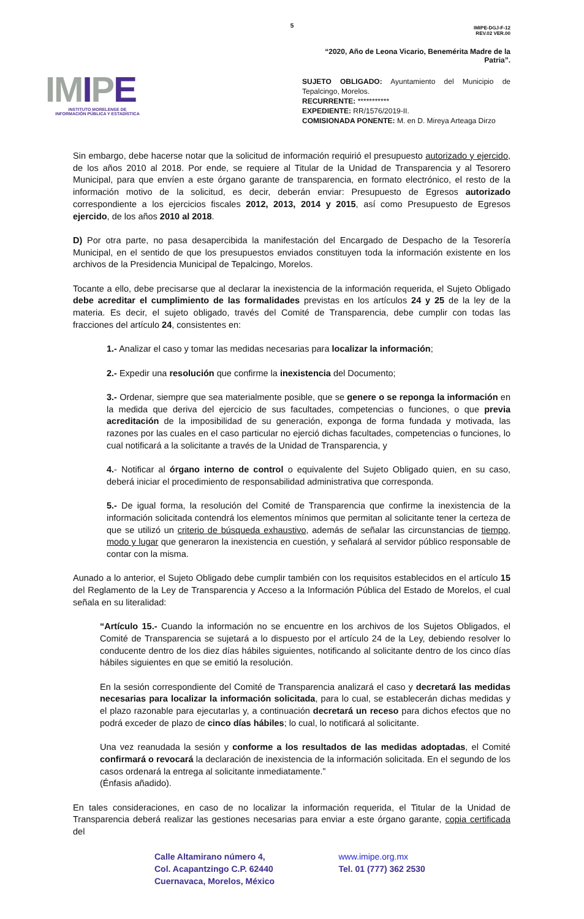5
IMIPE
INSTITUTO MORELENSE DE
INFORMACIÓN PÚBLICA Y ESTADÍSTICA
IMIPE-DGJ-F-12
REV.02 VER.00
“2020, Año de Leona Vicario, Benemérita Madre de la Patria”.
SUJETO OBLIGADO: Ayuntamiento del Municipio de Tepalcingo, Morelos.
RECURRENTE: ***********
EXPEDIENTE: RR/1576/2019-II.
COMISIONADA PONENTE: M. en D. Mireya Arteaga Dirzo
Sin embargo, debe hacerse notar que la solicitud de información requirió el presupuesto autorizado y ejercido, de los años 2010 al 2018. Por ende, se requiere al Titular de la Unidad de Transparencia y al Tesorero Municipal, para que envíen a este órgano garante de transparencia, en formato electrónico, el resto de la información motivo de la solicitud, es decir, deberán enviar: Presupuesto de Egresos autorizado correspondiente a los ejercicios fiscales 2012, 2013, 2014 y 2015, así como Presupuesto de Egresos ejercido, de los años 2010 al 2018.
D) Por otra parte, no pasa desapercibida la manifestación del Encargado de Despacho de la Tesorería Municipal, en el sentido de que los presupuestos enviados constituyen toda la información existente en los archivos de la Presidencia Municipal de Tepalcingo, Morelos.
Tocante a ello, debe precisarse que al declarar la inexistencia de la información requerida, el Sujeto Obligado debe acreditar el cumplimiento de las formalidades previstas en los artículos 24 y 25 de la ley de la materia. Es decir, el sujeto obligado, través del Comité de Transparencia, debe cumplir con todas las fracciones del artículo 24, consistentes en:
1.- Analizar el caso y tomar las medidas necesarias para localizar la información;
2.- Expedir una resolución que confirme la inexistencia del Documento;
3.- Ordenar, siempre que sea materialmente posible, que se genere o se reponga la información en la medida que deriva del ejercicio de sus facultades, competencias o funciones, o que previa acreditación de la imposibilidad de su generación, exponga de forma fundada y motivada, las razones por las cuales en el caso particular no ejerció dichas facultades, competencias o funciones, lo cual notificará a la solicitante a través de la Unidad de Transparencia, y
4.- Notificar al órgano interno de control o equivalente del Sujeto Obligado quien, en su caso, deberá iniciar el procedimiento de responsabilidad administrativa que corresponda.
5.- De igual forma, la resolución del Comité de Transparencia que confirme la inexistencia de la información solicitada contendrá los elementos mínimos que permitan al solicitante tener la certeza de que se utilizó un criterio de búsqueda exhaustivo, además de señalar las circunstancias de tiempo, modo y lugar que generaron la inexistencia en cuestión, y señalará al servidor público responsable de contar con la misma.
Aunado a lo anterior, el Sujeto Obligado debe cumplir también con los requisitos establecidos en el artículo 15 del Reglamento de la Ley de Transparencia y Acceso a la Información Pública del Estado de Morelos, el cual señala en su literalidad:
“Artículo 15.- Cuando la información no se encuentre en los archivos de los Sujetos Obligados, el Comité de Transparencia se sujetará a lo dispuesto por el artículo 24 de la Ley, debiendo resolver lo conducente dentro de los diez días hábiles siguientes, notificando al solicitante dentro de los cinco días hábiles siguientes en que se emitió la resolución.
En la sesión correspondiente del Comité de Transparencia analizará el caso y decretará las medidas necesarias para localizar la información solicitada, para lo cual, se establecerán dichas medidas y el plazo razonable para ejecutarlas y, a continuación decretará un receso para dichos efectos que no podrá exceder de plazo de cinco días hábiles; lo cual, lo notificará al solicitante.
Una vez reanudada la sesión y conforme a los resultados de las medidas adoptadas, el Comité confirmará o revocará la declaración de inexistencia de la información solicitada. En el segundo de los casos ordenará la entrega al solicitante inmediatamente.”
(Énfasis añadido).
En tales consideraciones, en caso de no localizar la información requerida, el Titular de la Unidad de Transparencia deberá realizar las gestiones necesarias para enviar a este órgano garante, copia certificada del
Calle Altamirano número 4,
Col. Acapantzingo C.P. 62440
Cuernavaca, Morelos, México
www.imipe.org.mx
Tel. 01 (777) 362 2530